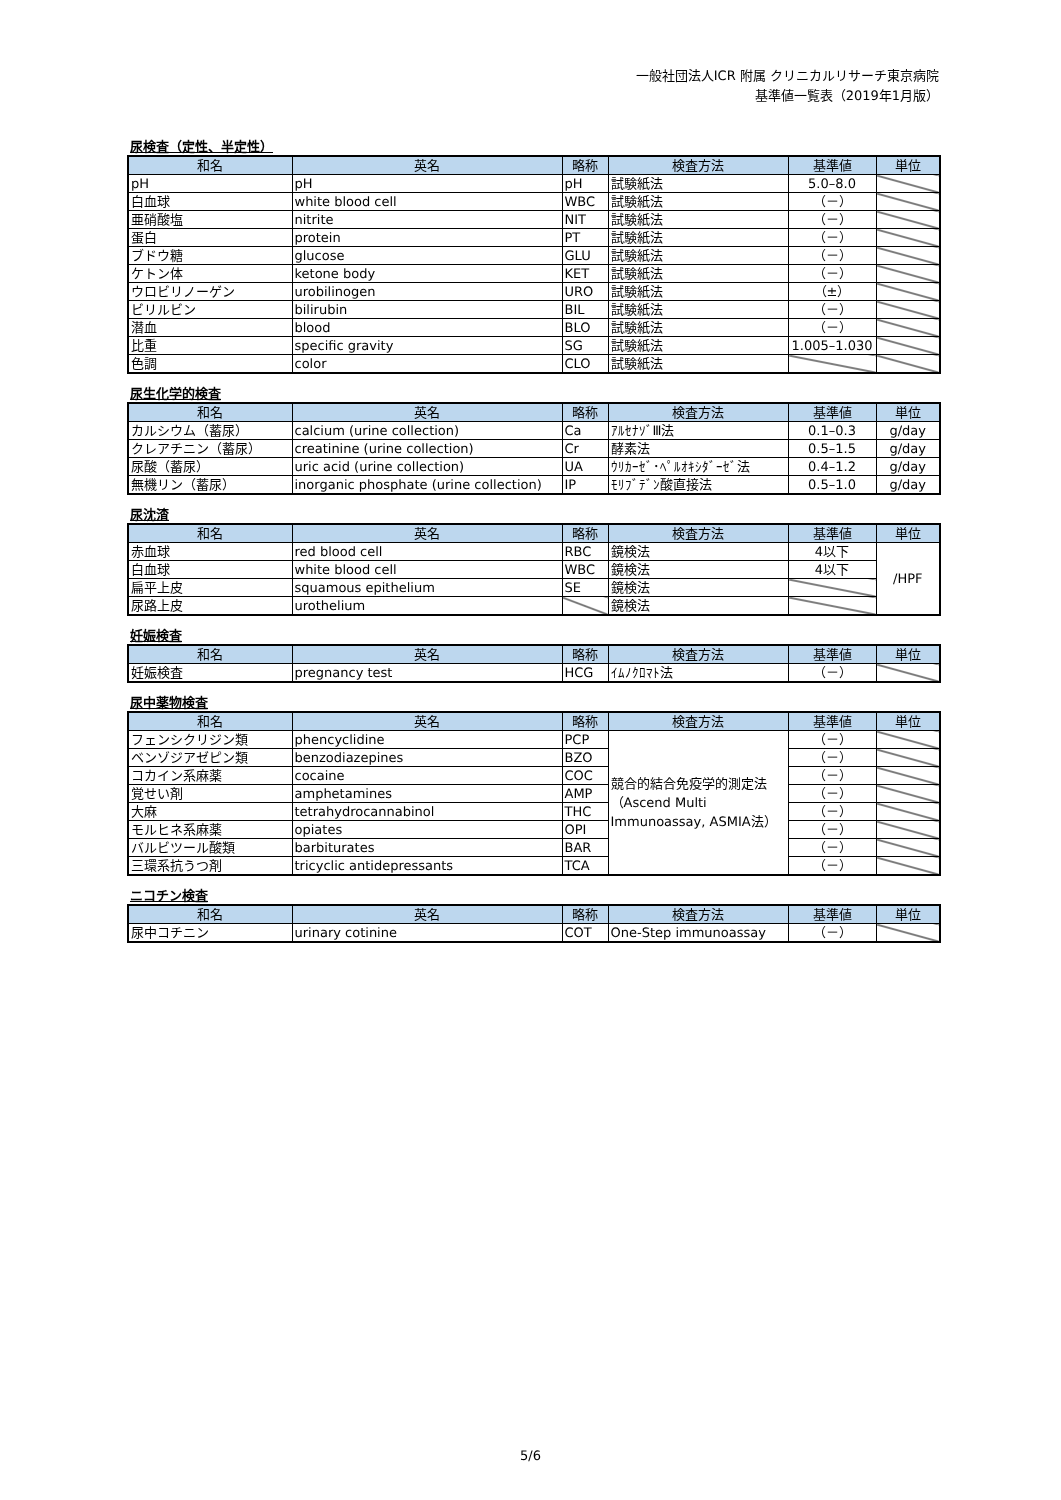一般社団法人ICR 附属 クリニカルリサーチ東京病院
基準値一覧表（2019年1月版）
尿検査（定性、半定性）
| 和名 | 英名 | 略称 | 検査方法 | 基準値 | 単位 |
| --- | --- | --- | --- | --- | --- |
| pH | pH | pH | 試験紙法 | 5.0–8.0 | |
| 白血球 | white blood cell | WBC | 試験紙法 | （－） | |
| 亜硝酸塩 | nitrite | NIT | 試験紙法 | （－） | |
| 蛋白 | protein | PT | 試験紙法 | （－） | |
| ブドウ糖 | glucose | GLU | 試験紙法 | （－） | |
| ケトン体 | ketone body | KET | 試験紙法 | （－） | |
| ウロビリノーゲン | urobilinogen | URO | 試験紙法 | （±） | |
| ビリルビン | bilirubin | BIL | 試験紙法 | （－） | |
| 潜血 | blood | BLO | 試験紙法 | （－） | |
| 比重 | specific gravity | SG | 試験紙法 | 1.005–1.030 | |
| 色調 | color | CLO | 試験紙法 | | |
尿生化学的検査
| 和名 | 英名 | 略称 | 検査方法 | 基準値 | 単位 |
| --- | --- | --- | --- | --- | --- |
| カルシウム（蓄尿） | calcium (urine collection) | Ca | ｱﾙｾﾅｿﾞⅢ法 | 0.1–0.3 | g/day |
| クレアチニン（蓄尿） | creatinine (urine collection) | Cr | 酵素法 | 0.5–1.5 | g/day |
| 尿酸（蓄尿） | uric acid (urine collection) | UA | ｳﾘｶｰｾﾞ･ﾍﾟﾙｵｷｼﾀﾞｰｾﾞ法 | 0.4–1.2 | g/day |
| 無機リン（蓄尿） | inorganic phosphate (urine collection) | IP | ﾓﾘﾌﾞﾃﾞﾝ酸直接法 | 0.5–1.0 | g/day |
尿沈渣
| 和名 | 英名 | 略称 | 検査方法 | 基準値 | 単位 |
| --- | --- | --- | --- | --- | --- |
| 赤血球 | red blood cell | RBC | 鏡検法 | 4以下 | /HPF |
| 白血球 | white blood cell | WBC | 鏡検法 | 4以下 | |
| 扁平上皮 | squamous epithelium | SE | 鏡検法 | | |
| 尿路上皮 | urothelium | | 鏡検法 | | |
妊娠検査
| 和名 | 英名 | 略称 | 検査方法 | 基準値 | 単位 |
| --- | --- | --- | --- | --- | --- |
| 妊娠検査 | pregnancy test | HCG | ｲﾑﾉｸﾛﾏﾄ法 | （－） | |
尿中薬物検査
| 和名 | 英名 | 略称 | 検査方法 | 基準値 | 単位 |
| --- | --- | --- | --- | --- | --- |
| フェンシクリジン類 | phencyclidine | PCP | 競合的結合免疫学的測定法（Ascend Multi Immunoassay, ASMIA法） | （－） | |
| ベンゾジアゼピン類 | benzodiazepines | BZO | | （－） | |
| コカイン系麻薬 | cocaine | COC | | （－） | |
| 覚せい剤 | amphetamines | AMP | | （－） | |
| 大麻 | tetrahydrocannabinol | THC | | （－） | |
| モルヒネ系麻薬 | opiates | OPI | | （－） | |
| バルビツール酸類 | barbiturates | BAR | | （－） | |
| 三環系抗うつ剤 | tricyclic antidepressants | TCA | | （－） | |
ニコチン検査
| 和名 | 英名 | 略称 | 検査方法 | 基準値 | 単位 |
| --- | --- | --- | --- | --- | --- |
| 尿中コチニン | urinary cotinine | COT | One-Step immunoassay | （－） | |
5/6